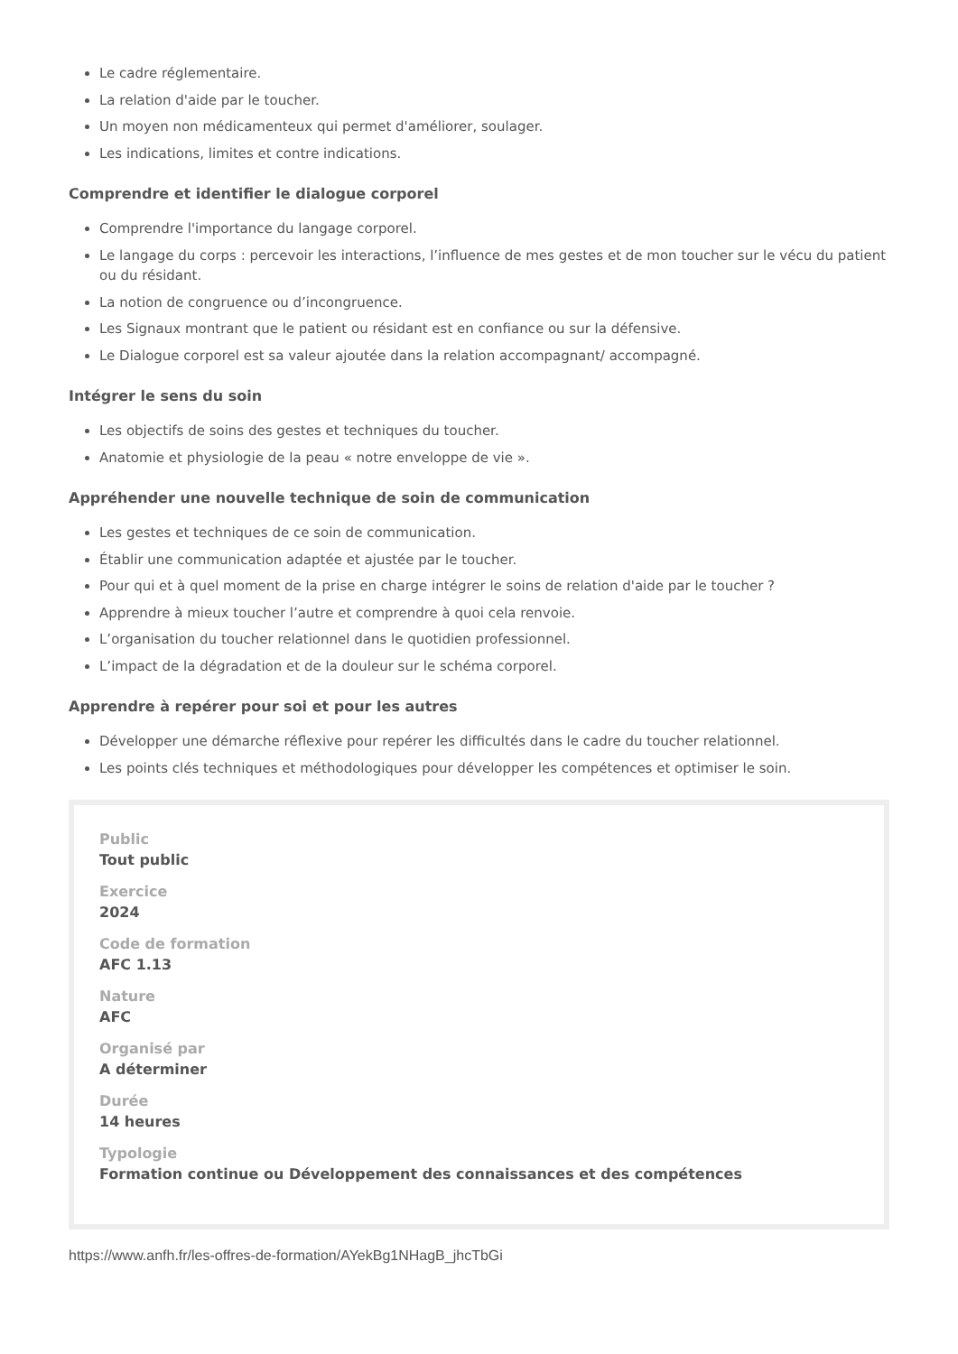Le cadre réglementaire.
La relation d'aide par le toucher.
Un moyen non médicamenteux qui permet d'améliorer, soulager.
Les indications, limites et contre indications.
Comprendre et identifier le dialogue corporel
Comprendre l'importance du langage corporel.
Le langage du corps : percevoir les interactions, l’influence de mes gestes et de mon toucher sur le vécu du patient ou du résidant.
La notion de congruence ou d’incongruence.
Les Signaux montrant que le patient ou résidant est en confiance ou sur la défensive.
Le Dialogue corporel est sa valeur ajoutée dans la relation accompagnant/ accompagné.
Intégrer le sens du soin
Les objectifs de soins des gestes et techniques du toucher.
Anatomie et physiologie de la peau « notre enveloppe de vie ».
Appréhender une nouvelle technique de soin de communication
Les gestes et techniques de ce soin de communication.
Établir une communication adaptée et ajustée par le toucher.
Pour qui et à quel moment de la prise en charge intégrer le soins de relation d'aide par le toucher ?
Apprendre à mieux toucher l’autre et comprendre à quoi cela renvoie.
L’organisation du toucher relationnel dans le quotidien professionnel.
L’impact de la dégradation et de la douleur sur le schéma corporel.
Apprendre à repérer pour soi et pour les autres
Développer une démarche réflexive pour repérer les difficultés dans le cadre du toucher relationnel.
Les points clés techniques et méthodologiques pour développer les compétences et optimiser le soin.
Public
Tout public
Exercice
2024
Code de formation
AFC 1.13
Nature
AFC
Organisé par
A déterminer
Durée
14 heures
Typologie
Formation continue ou Développement des connaissances et des compétences
https://www.anfh.fr/les-offres-de-formation/AYekBg1NHagB_jhcTbGi